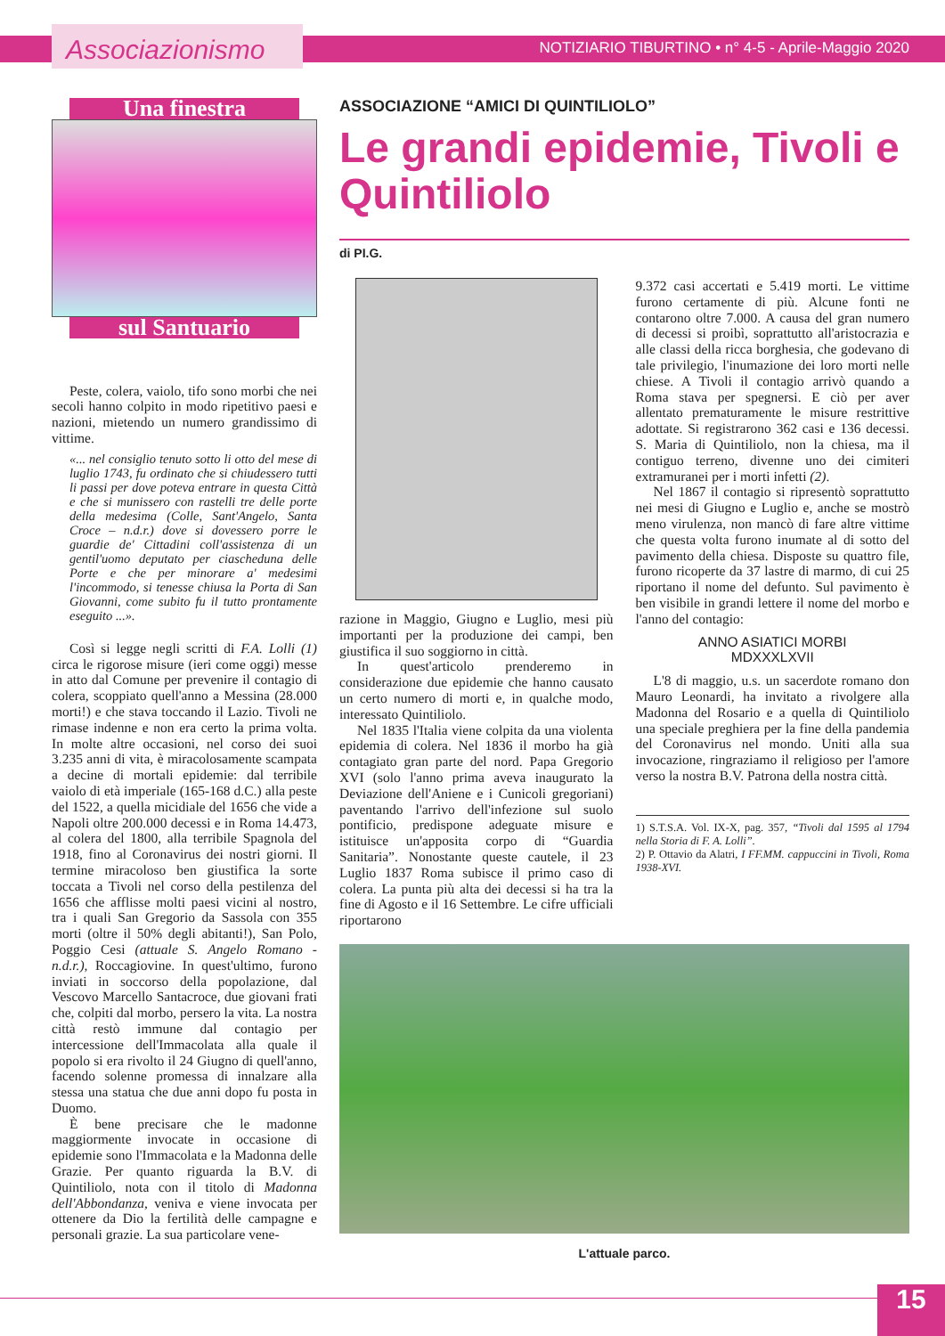Associazionismo
NOTIZIARIO TIBURTINO • n° 4-5 - Aprile-Maggio 2020
Una finestra
sul Santuario
Peste, colera, vaiolo, tifo sono morbi che nei secoli hanno colpito in modo ripetitivo paesi e nazioni, mietendo un numero grandissimo di vittime.
«... nel consiglio tenuto sotto li otto del mese di luglio 1743, fu ordinato che si chiudessero tutti li passi per dove poteva entrare in questa Città e che si munissero con rastelli tre delle porte della medesima (Colle, Sant'Angelo, Santa Croce – n.d.r.) dove si dovessero porre le guardie de' Cittadini coll'assistenza di un gentil'uomo deputato per ciascheduna delle Porte e che per minorare a' medesimi l'incommodo, si tenesse chiusa la Porta di San Giovanni, come subito fu il tutto prontamente eseguito ...».
Così si legge negli scritti di F.A. Lolli (1) circa le rigorose misure (ieri come oggi) messe in atto dal Comune per prevenire il contagio di colera, scoppiato quell'anno a Messina (28.000 morti!) e che stava toccando il Lazio. Tivoli ne rimase indenne e non era certo la prima volta. In molte altre occasioni, nel corso dei suoi 3.235 anni di vita, è miracolosamente scampata a decine di mortali epidemie: dal terribile vaiolo di età imperiale (165-168 d.C.) alla peste del 1522, a quella micidiale del 1656 che vide a Napoli oltre 200.000 decessi e in Roma 14.473, al colera del 1800, alla terribile Spagnola del 1918, fino al Coronavirus dei nostri giorni. Il termine miracoloso ben giustifica la sorte toccata a Tivoli nel corso della pestilenza del 1656 che afflisse molti paesi vicini al nostro, tra i quali San Gregorio da Sassola con 355 morti (oltre il 50% degli abitanti!), San Polo, Poggio Cesi (attuale S. Angelo Romano - n.d.r.), Roccagiovine. In quest'ultimo, furono inviati in soccorso della popolazione, dal Vescovo Marcello Santacroce, due giovani frati che, colpiti dal morbo, persero la vita. La nostra città restò immune dal contagio per intercessione dell'Immacolata alla quale il popolo si era rivolto il 24 Giugno di quell'anno, facendo solenne promessa di innalzare alla stessa una statua che due anni dopo fu posta in Duomo.
È bene precisare che le madonne maggiormente invocate in occasione di epidemie sono l'Immacolata e la Madonna delle Grazie. Per quanto riguarda la B.V. di Quintiliolo, nota con il titolo di Madonna dell'Abbondanza, veniva e viene invocata per ottenere da Dio la fertilità delle campagne e personali grazie. La sua particolare vene-
ASSOCIAZIONE “AMICI DI QUINTILIOLO”
Le grandi epidemie, Tivoli e Quintiliolo
di PI.G.
razione in Maggio, Giugno e Luglio, mesi più importanti per la produzione dei campi, ben giustifica il suo soggiorno in città.
In quest'articolo prenderemo in considerazione due epidemie che hanno causato un certo numero di morti e, in qualche modo, interessato Quintiliolo.
Nel 1835 l'Italia viene colpita da una violenta epidemia di colera. Nel 1836 il morbo ha già contagiato gran parte del nord. Papa Gregorio XVI (solo l'anno prima aveva inaugurato la Deviazione dell'Aniene e i Cunicoli gregoriani) paventando l'arrivo dell'infezione sul suolo pontificio, predispone adeguate misure e istituisce un'apposita corpo di “Guardia Sanitaria”. Nonostante queste cautele, il 23 Luglio 1837 Roma subisce il primo caso di colera. La punta più alta dei decessi si ha tra la fine di Agosto e il 16 Settembre. Le cifre ufficiali riportarono
9.372 casi accertati e 5.419 morti. Le vittime furono certamente di più. Alcune fonti ne contarono oltre 7.000. A causa del gran numero di decessi si proibì, soprattutto all'aristocrazia e alle classi della ricca borghesia, che godevano di tale privilegio, l'inumazione dei loro morti nelle chiese. A Tivoli il contagio arrivò quando a Roma stava per spegnersi. E ciò per aver allentato prematuramente le misure restrittive adottate. Si registrarono 362 casi e 136 decessi. S. Maria di Quintiliolo, non la chiesa, ma il contiguo terreno, divenne uno dei cimiteri extramuranei per i morti infetti (2).
Nel 1867 il contagio si ripresentò soprattutto nei mesi di Giugno e Luglio e, anche se mostrò meno virulenza, non mancò di fare altre vittime che questa volta furono inumate al di sotto del pavimento della chiesa. Disposte su quattro file, furono ricoperte da 37 lastre di marmo, di cui 25 riportano il nome del defunto. Sul pavimento è ben visibile in grandi lettere il nome del morbo e l'anno del contagio:
ANNO ASIATICI MORBI
MDXXXLXVII
L'8 di maggio, u.s. un sacerdote romano don Mauro Leonardi, ha invitato a rivolgere alla Madonna del Rosario e a quella di Quintiliolo una speciale preghiera per la fine della pandemia del Coronavirus nel mondo. Uniti alla sua invocazione, ringraziamo il religioso per l'amore verso la nostra B.V. Patrona della nostra città.
1) S.T.S.A. Vol. IX-X, pag. 357, “Tivoli dal 1595 al 1794 nella Storia di F. A. Lolli”.
2) P. Ottavio da Alatri, I FF.MM. cappuccini in Tivoli, Roma 1938-XVI.
L'attuale parco.
15